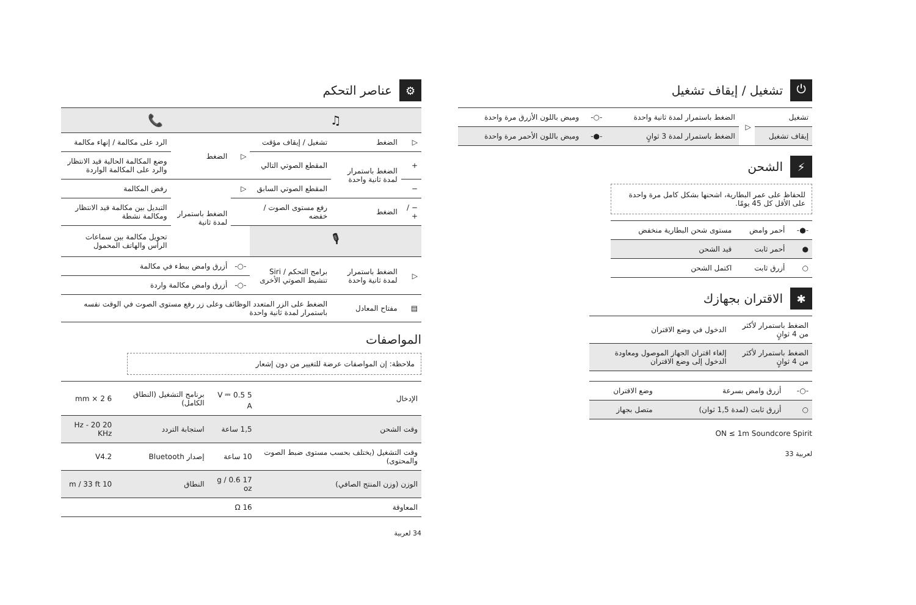⏻ تشغيل / إيقاف تشغيل
| تشغيل | ▷ | الضغط باستمرار لمدة ثانية واحدة | -○- | وميض باللون الأزرق مرة واحدة |
| إيقاف تشغيل | | الضغط باستمرار لمدة 3 ثوانٍ | -●- | وميض باللون الأحمر مرة واحدة |
⚡ الشحن
للحفاظ على عمر البطارية، اشحنها بشكل كامل مرة واحدة على الأقل كل 45 يومًا.
| -●- | أحمر وامض | مستوى شحن البطارية منخفض |
| ● | أحمر ثابت | قيد الشحن |
| ○ | أزرق ثابت | اكتمل الشحن |
✱ الاقتران بجهازك
| الضغط باستمرار لأكثر من 4 ثوانٍ | الدخول في وضع الاقتران |
| الضغط باستمرار لأكثر من 4 ثوانٍ | إلغاء اقتران الجهاز الموصول ومعاودة الدخول إلى وضع الاقتران |
| -○- | أزرق وامض بسرعة | وضع الاقتران |
| ○ | أزرق ثابت (لمدة 1,5 ثوان) | متصل بجهاز |
ON ≤ 1m Soundcore Spirit
لعربية 33
⚙ عناصر التحكم
| ♫ | | | 📞 | | |
| --- | --- | --- | --- | --- | --- |
| ▷ | الضغط | تشغيل / إيقاف مؤقت | ▷ | الضغط | الرد على مكالمة / إنهاء مكالمة |
| + | الضغط باستمرار لمدة ثانية واحدة | المقطع الصوتي التالي | | | وضع المكالمة الحالية قيد الانتظار والرد على المكالمة الواردة |
| − | | المقطع الصوتي السابق | ▷ | الضغط باستمرار لمدة ثانية | رفض المكالمة |
| − / + | الضغط | رفع مستوى الصوت / خفضه | | | التبديل بين مكالمة قيد الانتظار ومكالمة نشطة |
| 🎙 | | | | | تحويل مكالمة بين سماعات الرأس والهاتف المحمول |
| ▷ | الضغط باستمرار لمدة ثانية واحدة | برامج التحكم / Siri تنشيط الصوتي الأخرى | -○- | أزرق وامض ببطء في مكالمة | |
| | | | -○- | أزرق وامض مكالمة واردة | |
| ▤ | مفتاح المعادل | الضغط على الزر المتعدد الوظائف وعلى زر رفع مستوى الصوت في الوقت نفسه باستمرار لمدة ثانية واحدة | | | |
المواصفات
ملاحظة: إن المواصفات عرضة للتغيير من دون إشعار
| الإدخال | 5 V ⎓ 0.5 A | برنامج التشغيل (النطاق الكامل) | 6 mm × 2 |
| وقت الشحن | 1,5 ساعة | استجابة التردد | 20 Hz - 20 KHz |
| وقت التشغيل (يختلف بحسب مستوى ضبط الصوت والمحتوى) | 10 ساعة | إصدار Bluetooth | V4.2 |
| الوزن (وزن المنتج الصافي) | 17 g / 0.6 oz | النطاق | 10 m / 33 ft |
| المعاوقة | 16 Ω | | |
34 لعربية